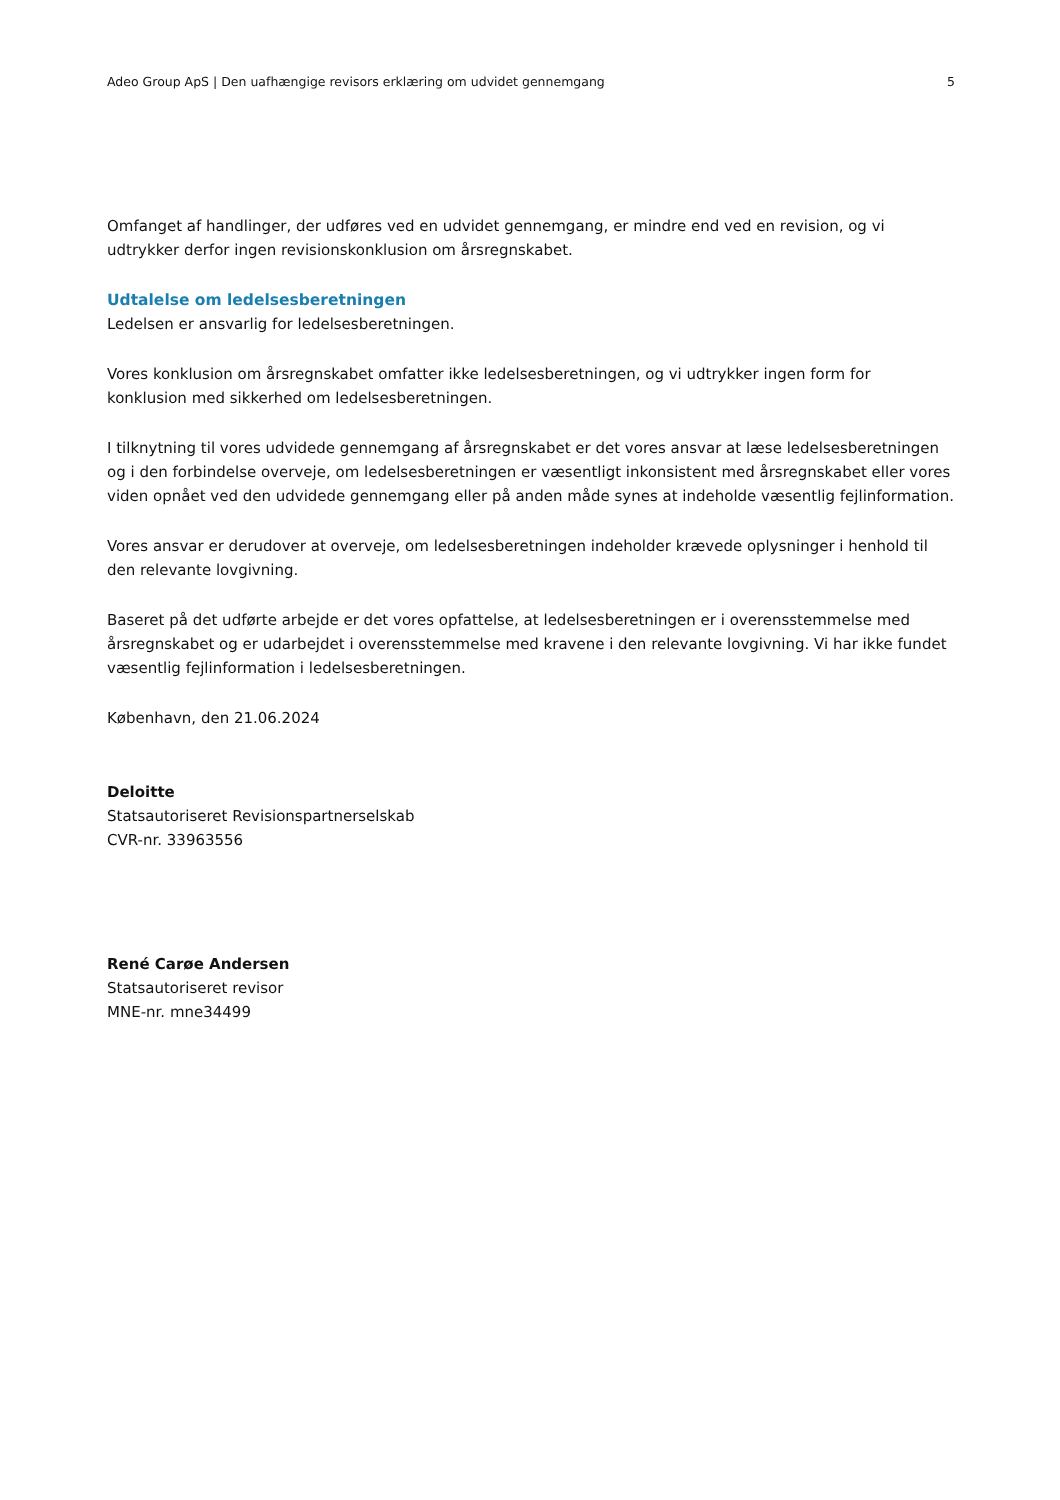Adeo Group ApS | Den uafhængige revisors erklæring om udvidet gennemgang 5
Omfanget af handlinger, der udføres ved en udvidet gennemgang, er mindre end ved en revision, og vi udtrykker derfor ingen revisionskonklusion om årsregnskabet.
Udtalelse om ledelsesberetningen
Ledelsen er ansvarlig for ledelsesberetningen.
Vores konklusion om årsregnskabet omfatter ikke ledelsesberetningen, og vi udtrykker ingen form for konklusion med sikkerhed om ledelsesberetningen.
I tilknytning til vores udvidede gennemgang af årsregnskabet er det vores ansvar at læse ledelsesberetningen og i den forbindelse overveje, om ledelsesberetningen er væsentligt inkonsistent med årsregnskabet eller vores viden opnået ved den udvidede gennemgang eller på anden måde synes at indeholde væsentlig fejlinformation.
Vores ansvar er derudover at overveje, om ledelsesberetningen indeholder krævede oplysninger i henhold til den relevante lovgivning.
Baseret på det udførte arbejde er det vores opfattelse, at ledelsesberetningen er i overensstemmelse med årsregnskabet og er udarbejdet i overensstemmelse med kravene i den relevante lovgivning. Vi har ikke fundet væsentlig fejlinformation i ledelsesberetningen.
København, den 21.06.2024
Deloitte
Statsautoriseret Revisionspartnerselskab
CVR-nr. 33963556
René Carøe Andersen
Statsautoriseret revisor
MNE-nr. mne34499